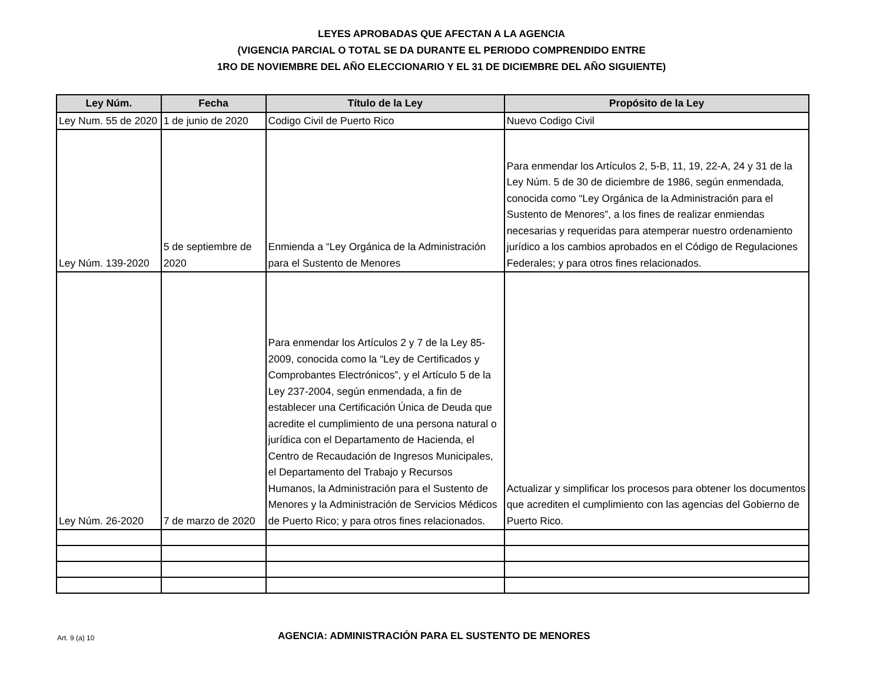LEYES APROBADAS QUE AFECTAN A LA AGENCIA
(VIGENCIA PARCIAL O TOTAL SE DA DURANTE EL PERIODO COMPRENDIDO ENTRE
1RO DE NOVIEMBRE DEL AÑO ELECCIONARIO Y EL 31 DE DICIEMBRE DEL AÑO SIGUIENTE)
| Ley Núm. | Fecha | Título de la Ley | Propósito de la Ley |
| --- | --- | --- | --- |
| Ley Num. 55 de 2020 | 1 de junio de 2020 | Codigo Civil de Puerto Rico | Nuevo Codigo Civil |
| Ley Núm. 139-2020 | 5 de septiembre de 2020 | Enmienda a “Ley Orgánica de la Administración para el Sustento de Menores | Para enmendar los Artículos 2, 5-B, 11, 19, 22-A, 24 y 31 de la Ley Núm. 5 de 30 de diciembre de 1986, según enmendada, conocida como “Ley Orgánica de la Administración para el Sustento de Menores”, a los fines de realizar enmiendas necesarias y requeridas para atemperar nuestro ordenamiento jurídico a los cambios aprobados en el Código de Regulaciones Federales; y para otros fines relacionados. |
| Ley Núm. 26-2020 | 7 de marzo de 2020 | Para enmendar los Artículos 2 y 7 de la Ley 85-2009, conocida como la “Ley de Certificados y Comprobantes Electrónicos”, y el Artículo 5 de la Ley 237-2004, según enmendada, a fin de establecer una Certificación Única de Deuda que acredite el cumplimiento de una persona natural o jurídica con el Departamento de Hacienda, el Centro de Recaudación de Ingresos Municipales, el Departamento del Trabajo y Recursos Humanos, la Administración para el Sustento de Menores y la Administración de Servicios Médicos de Puerto Rico; y para otros fines relacionados. | Actualizar y simplificar los procesos para obtener los documentos que acrediten el cumplimiento con las agencias del Gobierno de Puerto Rico. |
Art. 9 (a) 10
AGENCIA: ADMINISTRACIÓN PARA EL SUSTENTO DE MENORES